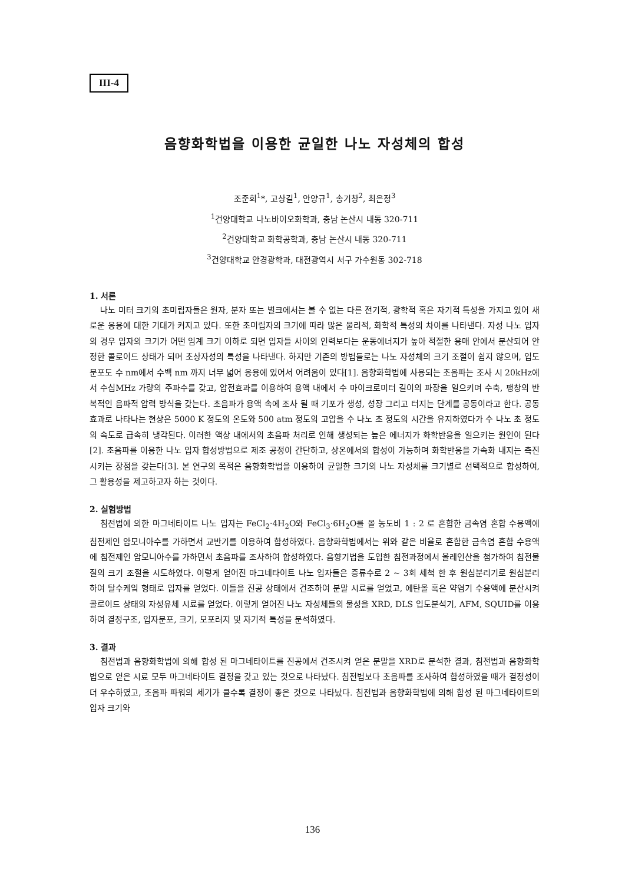III-4
음향화학법을 이용한 균일한 나노 자성체의 합성
조준희<sup>1</sup>*, 고상길<sup>1</sup>, 안양규<sup>1</sup>, 송기창<sup>2</sup>, 최은정<sup>3</sup>
<sup>1</sup> 건양대학교 나노바이오화학과, 충남 논산시 내동 320-711
<sup>2</sup> 건양대학교 화학공학과, 충남 논산시 내동 320-711
<sup>3</sup> 건양대학교 안경광학과, 대전광역시 서구 가수원동 302-718
1. 서론
나노 미터 크기의 초미립자들은 원자, 분자 또는 벌크에서는 볼 수 없는 다른 전기적, 광학적 혹은 자기적 특성을 가지고 있어 새로운 응용에 대한 기대가 커지고 있다. 또한 초미립자의 크기에 따라 많은 물리적, 화학적 특성의 차이를 나타낸다. 자성 나노 입자의 경우 입자의 크기가 어떤 임계 크기 이하로 되면 입자들 사이의 인력보다는 운동에너지가 높아 적절한 용매 안에서 분산되어 안정한 콜로이드 상태가 되며 초상자성의 특성을 나타낸다. 하지만 기존의 방법들로는 나노 자성체의 크기 조절이 쉽지 않으며, 입도 분포도 수 nm에서 수백 nm 까지 너무 넓어 응용에 있어서 어려움이 있다[1]. 음향화학법에 사용되는 초음파는 조사 시 20kHz에서 수십MHz 가량의 주파수를 갖고, 압전효과를 이용하여 용액 내에서 수 마이크로미터 길이의 파장을 일으키며 수축, 팽창의 반복적인 음파적 압력 방식을 갖는다. 초음파가 용액 속에 조사 될 때 기포가 생성, 성장 그리고 터지는 단계를 공동이라고 한다. 공동효과로 나타나는 현상은 5000 K 정도의 온도와 500 atm 정도의 고압을 수 나노 초 정도의 시간을 유지하였다가 수 나노 초 정도의 속도로 급속히 냉각된다. 이러한 액상 내에서의 초음파 처리로 인해 생성되는 높은 에너지가 화학반응을 일으키는 원인이 된다[2]. 초음파를 이용한 나노 입자 합성방법으로 제조 공정이 간단하고, 상온에서의 합성이 가능하며 화학반응을 가속화 내지는 촉진시키는 장점을 갖는다[3]. 본 연구의 목적은 음향화학법을 이용하여 균일한 크기의 나노 자성체를 크기별로 선택적으로 합성하여, 그 활용성을 제고하고자 하는 것이다.
2. 실험방법
침전법에 의한 마그네타이트 나노 입자는 FeCl<sub>2</sub>·4H<sub>2</sub>O와 FeCl<sub>3</sub>·6H<sub>2</sub>O를 몰 농도비 1 : 2 로 혼합한 금속염 혼합 수용액에 침전제인 암모니아수를 가하면서 교반기를 이용하여 합성하였다. 음향화학법에서는 위와 같은 비율로 혼합한 금속염 혼합 수용액에 침전제인 암모니아수를 가하면서 초음파를 조사하여 합성하였다. 음향기법을 도입한 침전과정에서 올레인산을 첨가하여 침전물질의 크기 조절을 시도하였다. 이렇게 얻어진 마그네타이트 나노 입자들은 증류수로 2 ~ 3회 세척 한 후 원심분리기로 원심분리 하여 탈수케잌 형태로 입자를 얻었다. 이들을 진공 상태에서 건조하여 분말 시료를 얻었고, 에탄올 혹은 약염기 수용액에 분산시켜 콜로이드 상태의 자성유체 시료를 얻었다. 이렇게 얻어진 나노 자성체들의 물성을 XRD, DLS 입도분석기, AFM, SQUID를 이용하여 결정구조, 입자분포, 크기, 모포러지 및 자기적 특성을 분석하였다.
3. 결과
침전법과 음향화학법에 의해 합성 된 마그네타이트를 진공에서 건조시켜 얻은 분말을 XRD로 분석한 결과, 침전법과 음향화학법으로 얻은 시료 모두 마그네타이트 결정을 갖고 있는 것으로 나타났다. 침전법보다 초음파를 조사하여 합성하였을 때가 결정성이 더 우수하였고, 초음파 파워의 세기가 클수록 결정이 좋은 것으로 나타났다. 침전법과 음향화학법에 의해 합성 된 마그네타이트의 입자 크기와
136